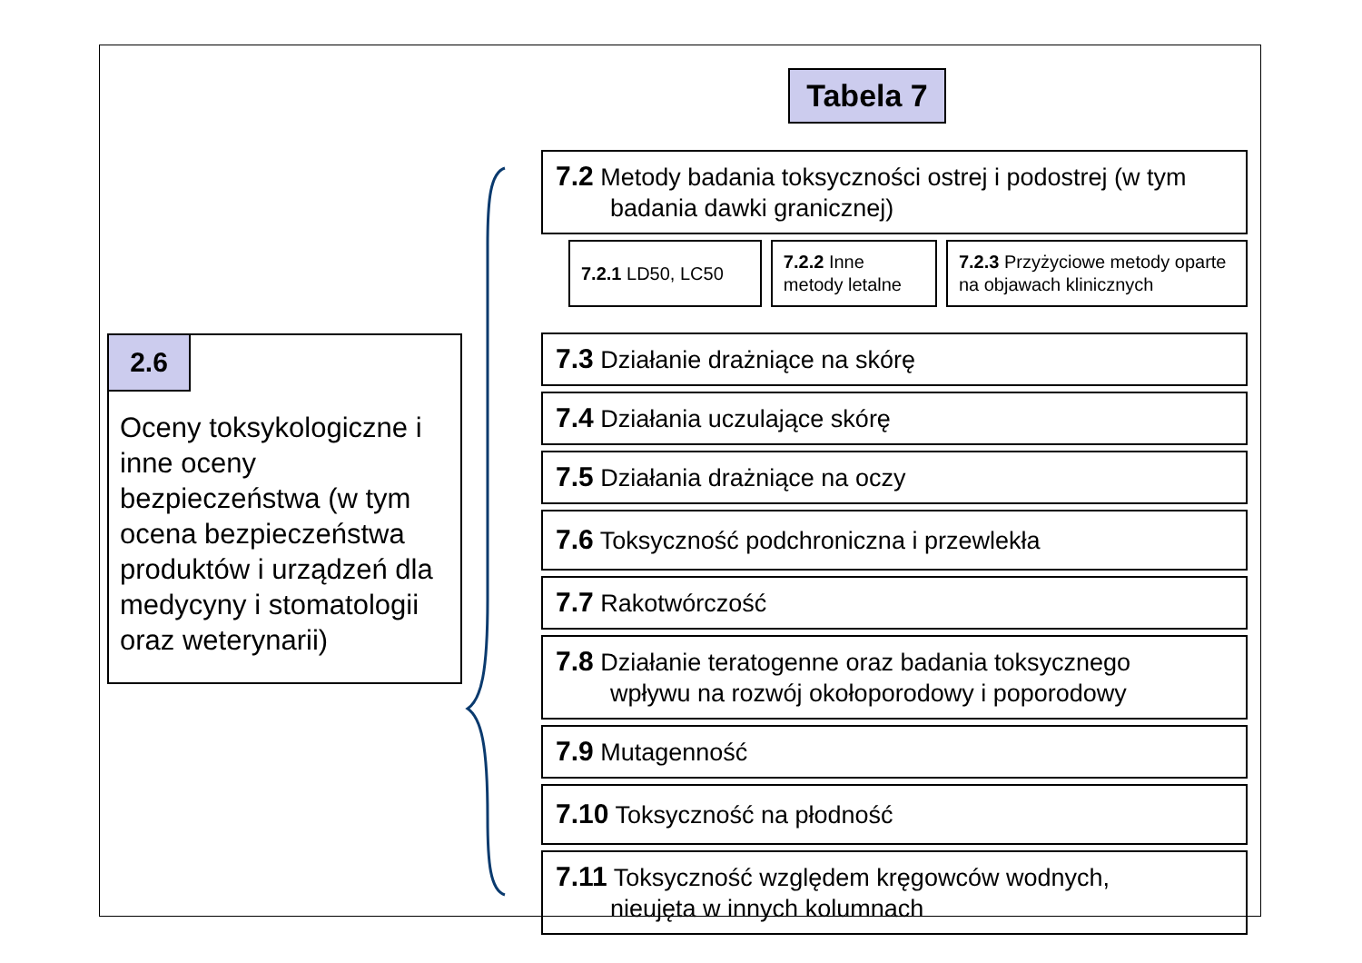Tabela 7
2.6
Oceny toksykologiczne i inne oceny bezpieczeństwa (w tym ocena bezpieczeństwa produktów i urządzeń dla medycyny i stomatologii oraz weterynarii)
7.2 Metody badania toksyczności ostrej i podostrej (w tym
badania dawki granicznej)
7.2.1 LD50, LC50
7.2.2 Inne metody letalne
7.2.3 Przyżyciowe metody oparte na objawach klinicznych
7.3 Działanie drażniące na skórę
7.4 Działania uczulające skórę
7.5 Działania drażniące na oczy
7.6 Toksyczność podchroniczna i przewlekła
7.7 Rakotwórczość
7.8 Działanie teratogenne oraz badania toksycznego
wpływu na rozwój okołoporodowy i poporodowy
7.9 Mutagenność
7.10 Toksyczność na płodność
7.11 Toksyczność względem kręgowców wodnych,
nieujęta w innych kolumnach